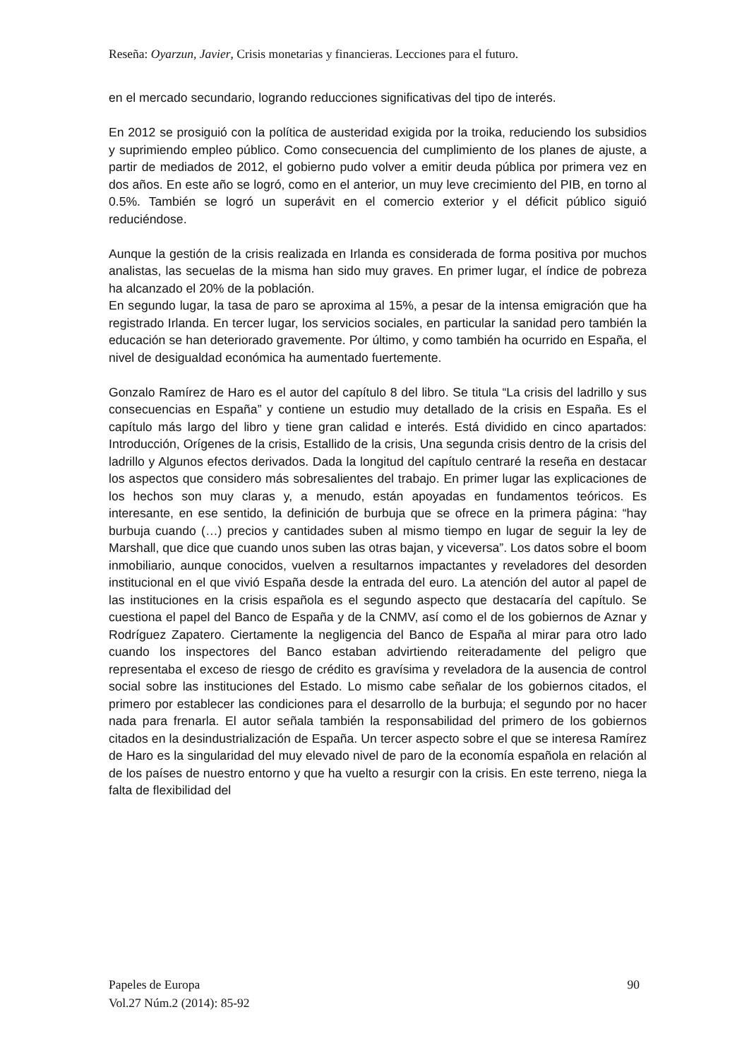Reseña: Oyarzun, Javier, Crisis monetarias y financieras. Lecciones para el futuro.
en el mercado secundario, logrando reducciones significativas del tipo de interés.
En 2012 se prosiguió con la política de austeridad exigida por la troika, reduciendo los subsidios y suprimiendo empleo público. Como consecuencia del cumplimiento de los planes de ajuste, a partir de mediados de 2012, el gobierno pudo volver a emitir deuda pública por primera vez en dos años. En este año se logró, como en el anterior, un muy leve crecimiento del PIB, en torno al 0.5%. También se logró un superávit en el comercio exterior y el déficit público siguió reduciéndose.
Aunque la gestión de la crisis realizada en Irlanda es considerada de forma positiva por muchos analistas, las secuelas de la misma han sido muy graves. En primer lugar, el índice de pobreza ha alcanzado el 20% de la población.
En segundo lugar, la tasa de paro se aproxima al 15%, a pesar de la intensa emigración que ha registrado Irlanda. En tercer lugar, los servicios sociales, en particular la sanidad pero también la educación se han deteriorado gravemente. Por último, y como también ha ocurrido en España, el nivel de desigualdad económica ha aumentado fuertemente.
Gonzalo Ramírez de Haro es el autor del capítulo 8 del libro. Se titula “La crisis del ladrillo y sus consecuencias en España” y contiene un estudio muy detallado de la crisis en España. Es el capítulo más largo del libro y tiene gran calidad e interés. Está dividido en cinco apartados: Introducción, Orígenes de la crisis, Estallido de la crisis, Una segunda crisis dentro de la crisis del ladrillo y Algunos efectos derivados. Dada la longitud del capítulo centraré la reseña en destacar los aspectos que considero más sobresalientes del trabajo. En primer lugar las explicaciones de los hechos son muy claras y, a menudo, están apoyadas en fundamentos teóricos. Es interesante, en ese sentido, la definición de burbuja que se ofrece en la primera página: “hay burbuja cuando (…) precios y cantidades suben al mismo tiempo en lugar de seguir la ley de Marshall, que dice que cuando unos suben las otras bajan, y viceversa”. Los datos sobre el boom inmobiliario, aunque conocidos, vuelven a resultarnos impactantes y reveladores del desorden institucional en el que vivió España desde la entrada del euro. La atención del autor al papel de las instituciones en la crisis española es el segundo aspecto que destacaría del capítulo. Se cuestiona el papel del Banco de España y de la CNMV, así como el de los gobiernos de Aznar y Rodríguez Zapatero. Ciertamente la negligencia del Banco de España al mirar para otro lado cuando los inspectores del Banco estaban advirtiendo reiteradamente del peligro que representaba el exceso de riesgo de crédito es gravísima y reveladora de la ausencia de control social sobre las instituciones del Estado. Lo mismo cabe señalar de los gobiernos citados, el primero por establecer las condiciones para el desarrollo de la burbuja; el segundo por no hacer nada para frenarla. El autor señala también la responsabilidad del primero de los gobiernos citados en la desindustrialización de España. Un tercer aspecto sobre el que se interesa Ramírez de Haro es la singularidad del muy elevado nivel de paro de la economía española en relación al de los países de nuestro entorno y que ha vuelto a resurgir con la crisis. En este terreno, niega la falta de flexibilidad del
90 Papeles de Europa
Vol.27 Núm.2 (2014): 85-92